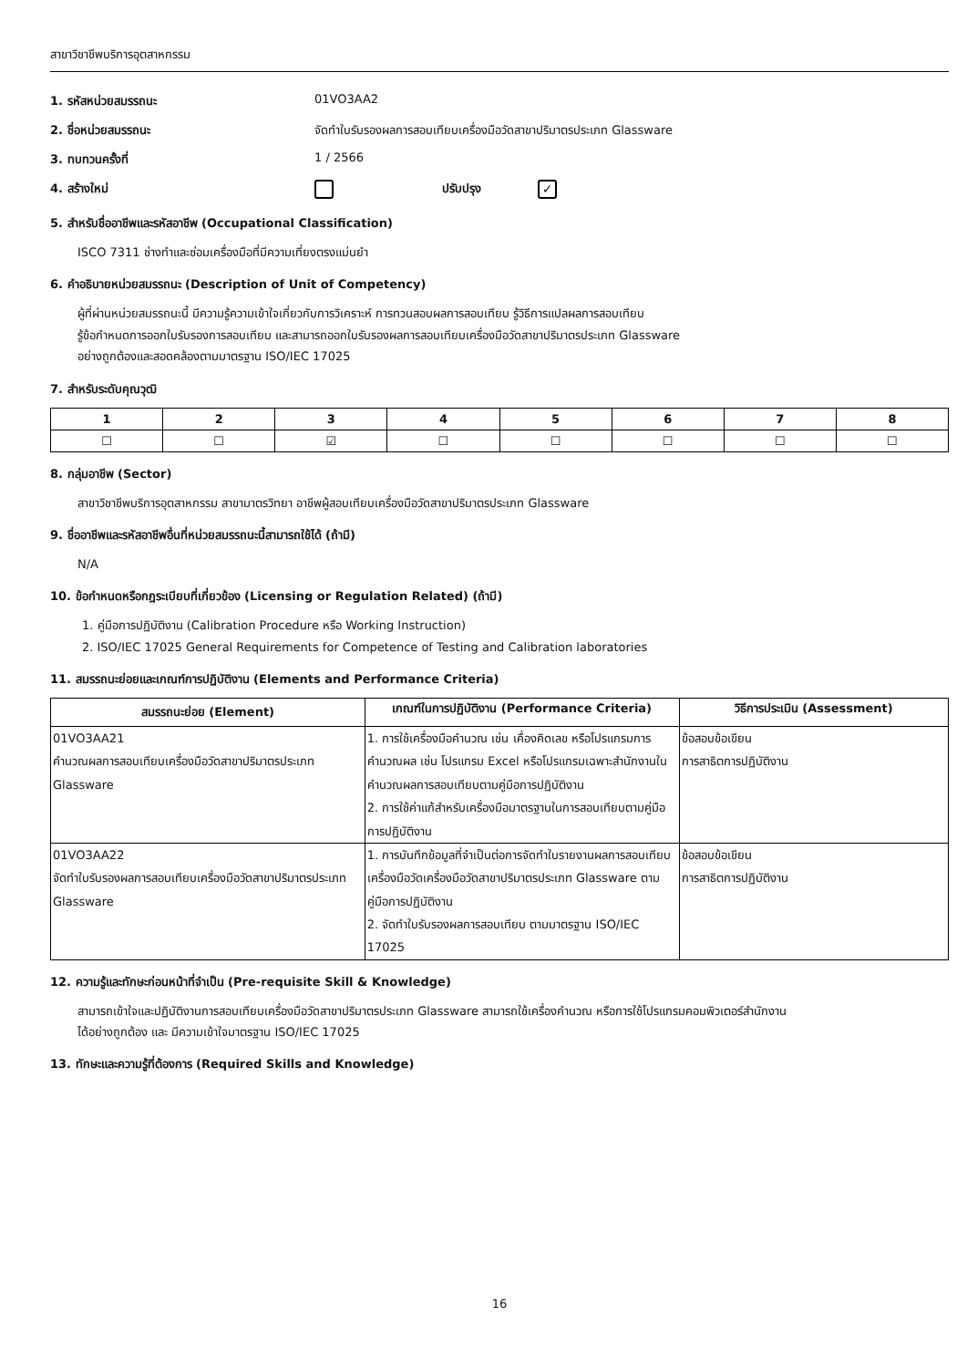สาขาวิชาชีพบริการอุตสาหกรรม
1. รหัสหน่วยสมรรถนะ 01VO3AA2
2. ชื่อหน่วยสมรรถนะ จัดทำใบรับรองผลการสอบเทียบเครื่องมือวัดสาขาปริมาตรประเภท Glassware
3. ทบทวนครั้งที่ 1 / 2566
4. สร้างใหม่ ปรับปรุง
✓
5. สำหรับชื่ออาชีพและรหัสอาชีพ (Occupational Classification)
ISCO 7311 ช่างทำและซ่อมเครื่องมือที่มีความเที่ยงตรงแม่นยำ
6. คำอธิบายหน่วยสมรรถนะ (Description of Unit of Competency)
ผู้ที่ผ่านหน่วยสมรรถนะนี้ มีความรู้ความเข้าใจเกี่ยวกับการวิเคราะห์ การทวนสอบผลการสอบเทียบ รู้วิธีการแปลผลการสอบเทียบ
รู้ข้อกำหนดการออกใบรับรองการสอบเทียบ และสามารถออกใบรับรองผลการสอบเทียบเครื่องมือวัดสาขาปริมาตรประเภท Glassware
อย่างถูกต้องและสอดคล้องตามมาตรฐาน ISO/IEC 17025
7. สำหรับระดับคุณวุฒิ
| 1 | 2 | 3 | 4 | 5 | 6 | 7 | 8 |
| --- | --- | --- | --- | --- | --- | --- | --- |
| ☐ | ☐ | ☑ | ☐ | ☐ | ☐ | ☐ | ☐ |
8. กลุ่มอาชีพ (Sector)
สาขาวิชาชีพบริการอุตสาหกรรม สาขามาตรวิทยา อาชีพผู้สอบเทียบเครื่องมือวัดสาขาปริมาตรประเภท Glassware
9. ชื่ออาชีพและรหัสอาชีพอื่นที่หน่วยสมรรถนะนี้สามารถใช้ได้ (ถ้ามี)
N/A
10. ข้อกำหนดหรือกฎระเบียบที่เกี่ยวข้อง (Licensing or Regulation Related) (ถ้ามี)
1. คู่มือการปฏิบัติงาน (Calibration Procedure หรือ Working Instruction)
2. ISO/IEC 17025 General Requirements for Competence of Testing and Calibration laboratories
11. สมรรถนะย่อยและเกณฑ์การปฏิบัติงาน (Elements and Performance Criteria)
| สมรรถนะย่อย (Element) | เกณฑ์ในการปฏิบัติงาน (Performance Criteria) | วิธีการประเมิน (Assessment) |
| --- | --- | --- |
| 01VO3AA21 คำนวณผลการสอบเทียบเครื่องมือวัดสาขาปริมาตรประเภท Glassware | 1. การใช้เครื่องมือคำนวณ เช่น เคื่องคิดเลข หรือโปรแกรมการคำนวณผล เช่น โปรแกรม Excel หรือโปรแกรมเฉพาะสำนักงานในคำนวณผลการสอบเทียบตามคู่มือการปฏิบัติงาน 2. การใช้ค่าแก้สำหรับเครื่องมือมาตรฐานในการสอบเทียบตามคู่มือการปฏิบัติงาน | ข้อสอบข้อเขียน การสาธิตการปฏิบัติงาน |
| 01VO3AA22 จัดทำใบรับรองผลการสอบเทียบเครื่องมือวัดสาขาปริมาตรประเภท Glassware | 1. การบันทึกข้อมูลที่จำเป็นต่อการจัดทำใบรายงานผลการสอบเทียบ เครื่องมือวัดเครื่องมือวัดสาขาปริมาตรประเภท Glassware ตามคู่มือการปฏิบัติงาน 2. จัดทำใบรับรองผลการสอบเทียบ ตามมาตรฐาน ISO/IEC 17025 | ข้อสอบข้อเขียน การสาธิตการปฏิบัติงาน |
12. ความรู้และทักษะก่อนหน้าที่จำเป็น (Pre-requisite Skill & Knowledge)
สามารถเข้าใจและปฏิบัติงานการสอบเทียบเครื่องมือวัดสาขาปริมาตรประเภท Glassware สามารถใช้เครื่องคำนวณ หรือการใช้โปรแกรมคอมพิวเตอร์สำนักงาน
ได้อย่างถูกต้อง และ มีความเข้าใจมาตรฐาน ISO/IEC 17025
13. ทักษะและความรู้ที่ต้องการ (Required Skills and Knowledge)
16